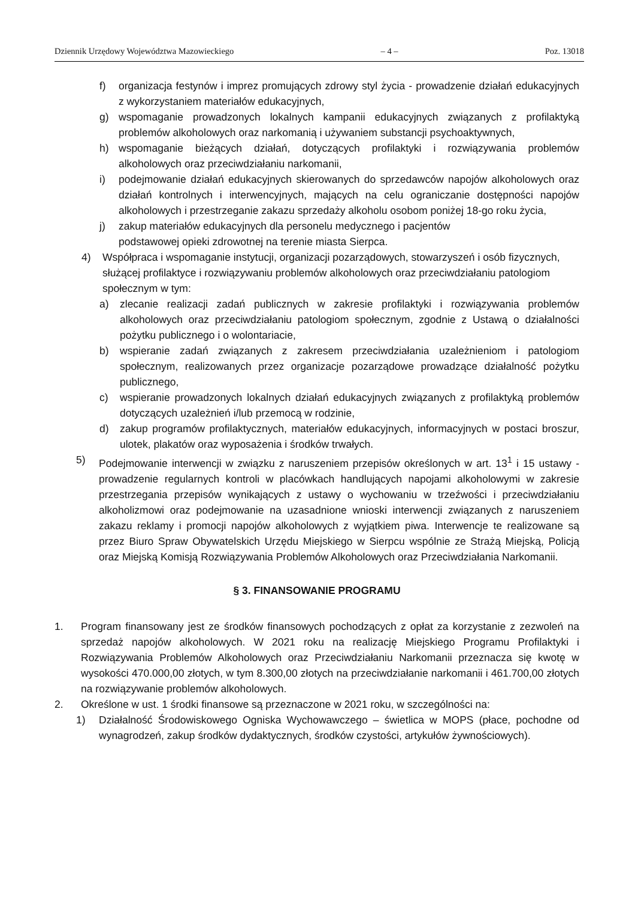Dziennik Urzędowy Województwa Mazowieckiego – 4 – Poz. 13018
f) organizacja festynów i imprez promujących zdrowy styl życia - prowadzenie działań edukacyjnych z wykorzystaniem materiałów edukacyjnych,
g) wspomaganie prowadzonych lokalnych kampanii edukacyjnych związanych z profilaktyką problemów alkoholowych oraz narkomanią i używaniem substancji psychoaktywnych,
h) wspomaganie bieżących działań, dotyczących profilaktyki i rozwiązywania problemów alkoholowych oraz przeciwdziałaniu narkomanii,
i) podejmowanie działań edukacyjnych skierowanych do sprzedawców napojów alkoholowych oraz działań kontrolnych i interwencyjnych, mających na celu ograniczanie dostępności napojów alkoholowych i przestrzeganie zakazu sprzedaży alkoholu osobom poniżej 18-go roku życia,
j) zakup materiałów edukacyjnych dla personelu medycznego i pacjentów
podstawowej opieki zdrowotnej na terenie miasta Sierpca.
4) Współpraca i wspomaganie instytucji, organizacji pozarządowych, stowarzyszeń i osób fizycznych, służącej profilaktyce i rozwiązywaniu problemów alkoholowych oraz przeciwdziałaniu patologiom społecznym w tym:
a) zlecanie realizacji zadań publicznych w zakresie profilaktyki i rozwiązywania problemów alkoholowych oraz przeciwdziałaniu patologiom społecznym, zgodnie z Ustawą o działalności pożytku publicznego i o wolontariacie,
b) wspieranie zadań związanych z zakresem przeciwdziałania uzależnieniom i patologiom społecznym, realizowanych przez organizacje pozarządowe prowadzące działalność pożytku publicznego,
c) wspieranie prowadzonych lokalnych działań edukacyjnych związanych z profilaktyką problemów dotyczących uzależnień i/lub przemocą w rodzinie,
d) zakup programów profilaktycznych, materiałów edukacyjnych, informacyjnych w postaci broszur, ulotek, plakatów oraz wyposażenia i środków trwałych.
5) Podejmowanie interwencji w związku z naruszeniem przepisów określonych w art. 13<sup>1</sup> i 15 ustawy - prowadzenie regularnych kontroli w placówkach handlujących napojami alkoholowymi w zakresie przestrzegania przepisów wynikających z ustawy o wychowaniu w trzeźwości i przeciwdziałaniu alkoholizmowi oraz podejmowanie na uzasadnione wnioski interwencji związanych z naruszeniem zakazu reklamy i promocji napojów alkoholowych z wyjątkiem piwa. Interwencje te realizowane są przez Biuro Spraw Obywatelskich Urzędu Miejskiego w Sierpcu wspólnie ze Strażą Miejską, Policją oraz Miejską Komisją Rozwiązywania Problemów Alkoholowych oraz Przeciwdziałania Narkomanii.
§ 3. FINANSOWANIE PROGRAMU
1. Program finansowany jest ze środków finansowych pochodzących z opłat za korzystanie z zezwoleń na sprzedaż napojów alkoholowych. W 2021 roku na realizację Miejskiego Programu Profilaktyki i Rozwiązywania Problemów Alkoholowych oraz Przeciwdziałaniu Narkomanii przeznacza się kwotę w wysokości 470.000,00 złotych, w tym 8.300,00 złotych na przeciwdziałanie narkomanii i 461.700,00 złotych na rozwiązywanie problemów alkoholowych.
2. Określone w ust. 1 środki finansowe są przeznaczone w 2021 roku, w szczególności na:
1) Działalność Środowiskowego Ogniska Wychowawczego – świetlica w MOPS (płace, pochodne od wynagrodzeń, zakup środków dydaktycznych, środków czystości, artykułów żywnościowych).